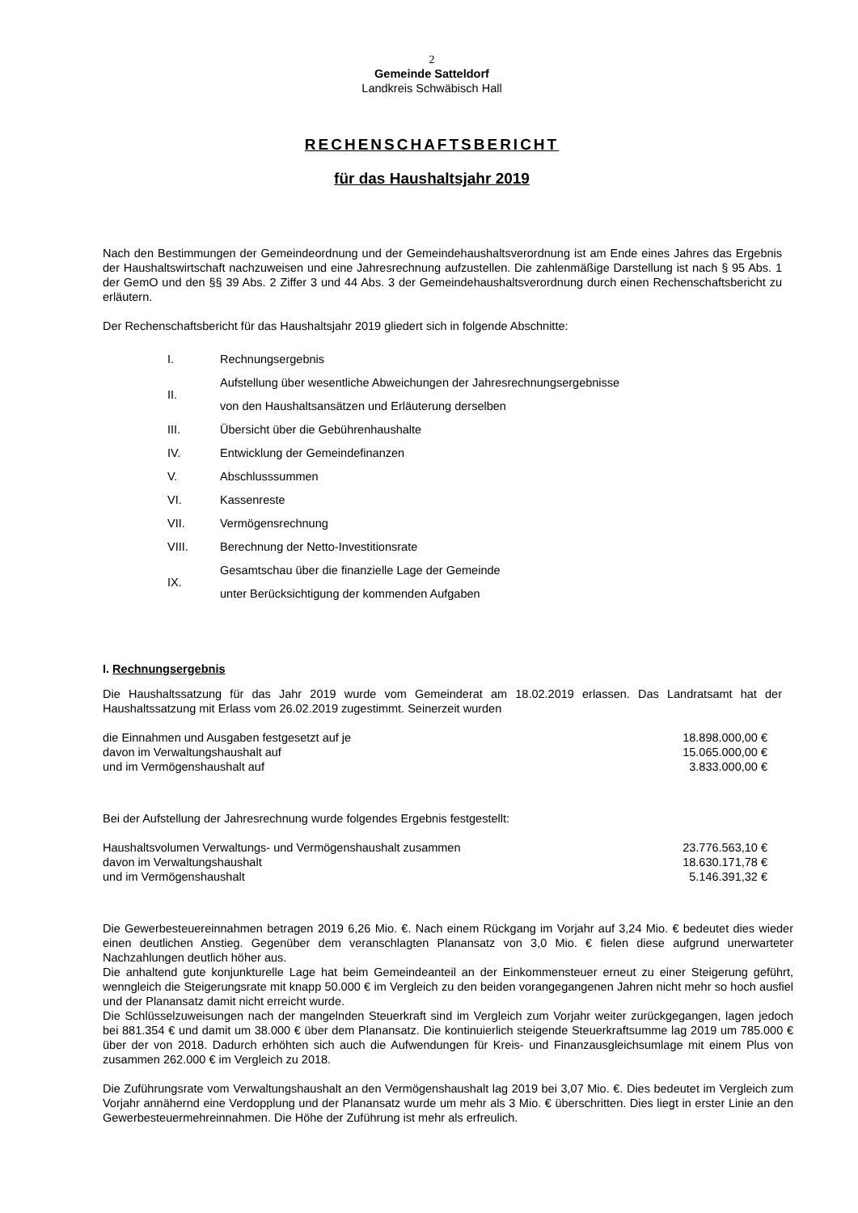2
Gemeinde Satteldorf
Landkreis Schwäbisch Hall
RECHENSCHAFTSBERICHT
für das Haushaltsjahr 2019
Nach den Bestimmungen der Gemeindeordnung und der Gemeindehaushaltsverordnung ist am Ende eines Jahres das Ergebnis der Haushaltswirtschaft nachzuweisen und eine Jahresrechnung aufzustellen. Die zahlenmäßige Darstellung ist nach § 95 Abs. 1 der GemO und den §§ 39 Abs. 2 Ziffer 3 und 44 Abs. 3 der Gemeindehaushaltsverordnung durch einen Rechenschaftsbericht zu erläutern.
Der Rechenschaftsbericht für das Haushaltsjahr 2019 gliedert sich in folgende Abschnitte:
| I. | Rechnungsergebnis |
| II. | Aufstellung über wesentliche Abweichungen der Jahresrechnungsergebnisse von den Haushaltsansätzen und Erläuterung derselben |
| III. | Übersicht über die Gebührenhaushalte |
| IV. | Entwicklung der Gemeindefinanzen |
| V. | Abschlusssummen |
| VI. | Kassenreste |
| VII. | Vermögensrechnung |
| VIII. | Berechnung der Netto-Investitionsrate |
| IX. | Gesamtschau über die finanzielle Lage der Gemeinde unter Berücksichtigung der kommenden Aufgaben |
I. Rechnungsergebnis
Die Haushaltssatzung für das Jahr 2019 wurde vom Gemeinderat am 18.02.2019 erlassen. Das Landratsamt hat der Haushaltssatzung mit Erlass vom 26.02.2019 zugestimmt. Seinerzeit wurden
| die Einnahmen und Ausgaben festgesetzt auf je | 18.898.000,00 € |
| davon im Verwaltungshaushalt auf | 15.065.000,00 € |
| und im Vermögenshaushalt auf | 3.833.000,00 € |
Bei der Aufstellung der Jahresrechnung wurde folgendes Ergebnis festgestellt:
| Haushaltsvolumen Verwaltungs- und Vermögenshaushalt zusammen | 23.776.563,10 € |
| davon im Verwaltungshaushalt | 18.630.171,78 € |
| und im Vermögenshaushalt | 5.146.391,32 € |
Die Gewerbesteuereinnahmen betragen 2019 6,26 Mio. €. Nach einem Rückgang im Vorjahr auf 3,24 Mio. € bedeutet dies wieder einen deutlichen Anstieg. Gegenüber dem veranschlagten Planansatz von 3,0 Mio. € fielen diese aufgrund unerwarteter Nachzahlungen deutlich höher aus.
Die anhaltend gute konjunkturelle Lage hat beim Gemeindeanteil an der Einkommensteuer erneut zu einer Steigerung geführt, wenngleich die Steigerungsrate mit knapp 50.000 € im Vergleich zu den beiden vorangegangenen Jahren nicht mehr so hoch ausfiel und der Planansatz damit nicht erreicht wurde.
Die Schlüsselzuweisungen nach der mangelnden Steuerkraft sind im Vergleich zum Vorjahr weiter zurückgegangen, lagen jedoch bei 881.354 € und damit um 38.000 € über dem Planansatz. Die kontinuierlich steigende Steuerkraftsumme lag 2019 um 785.000 € über der von 2018. Dadurch erhöhten sich auch die Aufwendungen für Kreis- und Finanzausgleichsumlage mit einem Plus von zusammen 262.000 € im Vergleich zu 2018.
Die Zuführungsrate vom Verwaltungshaushalt an den Vermögenshaushalt lag 2019 bei 3,07 Mio. €. Dies bedeutet im Vergleich zum Vorjahr annähernd eine Verdopplung und der Planansatz wurde um mehr als 3 Mio. € überschritten. Dies liegt in erster Linie an den Gewerbesteuermehreinnahmen. Die Höhe der Zuführung ist mehr als erfreulich.